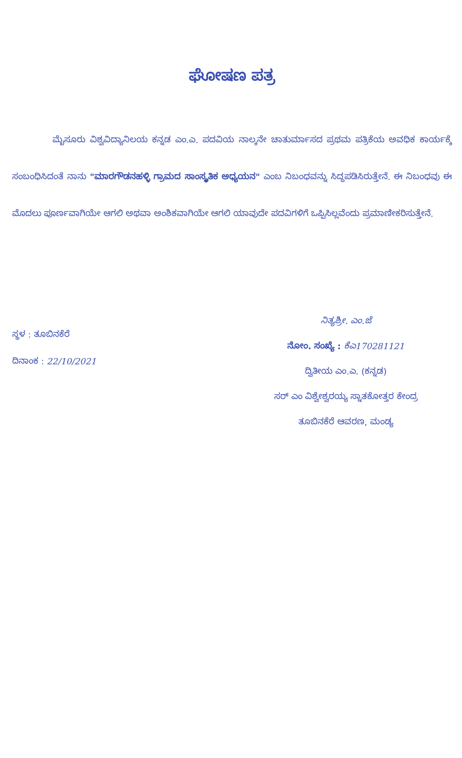ಘೋಷಣ ಪತ್ರ
ಮೈಸೂರು ವಿಶ್ವವಿದ್ಯಾನಿಲಯ ಕನ್ನಡ ಎಂ.ಎ. ಪದವಿಯ ನಾಲ್ಕನೇ ಚಾತುರ್ಮಾಸದ ಪ್ರಥಮ ಪತ್ರಿಕೆಯ ಅವಧಿಕ ಕಾರ್ಯಕ್ಕೆ ಸಂಬಂಧಿಸಿದಂತೆ ನಾನು "ಮಾರಗೌಡನಹಳ್ಳಿ ಗ್ರಾಮದ ಸಾಂಸ್ಕೃತಿಕ ಅಧ್ಯಯನ" ಎಂಬ ನಿಬಂಧವನ್ನು ಸಿದ್ಧಪಡಿಸಿರುತ್ತೇನೆ. ಈ ನಿಬಂಧವು ಈ ಮೊದಲು ಪೂರ್ಣವಾಗಿಯೇ ಆಗಲಿ ಅಥವಾ ಅಂಶಿಕವಾಗಿಯೇ ಆಗಲಿ ಯಾವುದೇ ಪದವಿಗಳಿಗೆ ಒಪ್ಪಿಸಿಲ್ಲವೆಂದು ಪ್ರಮಾಣೀಕರಿಸುತ್ತೇನೆ.
ಸ್ಥಳ : ತೂಬಿನಕೆರೆ
ದಿನಾಂಕ : 22/10/2021
ನಿತ್ಯಶ್ರೀ. ಎಂ.ಜೆ
ನೋಂ. ಸಂಖ್ಯೆ : ಕೆಎ170281121
ದ್ವಿತೀಯ ಎಂ.ಎ. (ಕನ್ನಡ)
ಸರ್ ಎಂ ವಿಶ್ವೇಶ್ವರಯ್ಯ ಸ್ನಾತಕೋತ್ತರ ಕೇಂದ್ರ
ತೂಬಿನಕೆರೆ ಆವರಣ, ಮಂಡ್ಯ